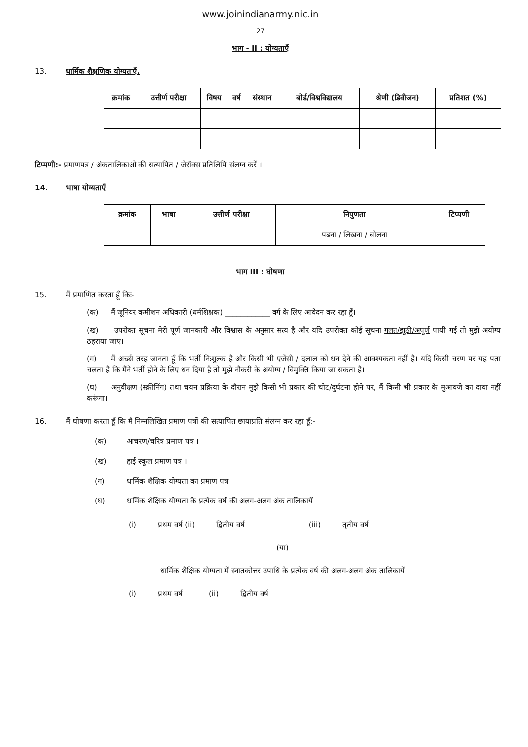www.joinindianarmy.nic.in
27
भाग - II : योग्यताएँ
13. धार्मिक शैक्षणिक योग्यताएँ.
| क्रमांक | उत्तीर्ण परीक्षा | विषय | वर्ष | संस्थान | बोर्ड/विश्वविद्यालय | श्रेणी (डिवीजन) | प्रतिशत (%) |
| --- | --- | --- | --- | --- | --- | --- | --- |
टिप्पणी:- प्रमाणपत्र / अंकतालिकाओ की सत्यापित / जेरॉक्स प्रतिलिपि संलग्न करें ।
14. भाषा योग्यताएँ
| क्रमांक | भाषा | उत्तीर्ण परीक्षा | निपुणता | टिप्पणी |
| --- | --- | --- | --- | --- |
| | | | पढना / लिखना / बोलना | |
भाग III : घोषणा
15. मैं प्रमाणित करता हूँ किः-
(क) मैं जूनियर कमीशन अधिकारी (धर्मशिक्षक) ____________ वर्ग के लिए आवेदन कर रहा हूँ।
(ख) उपरोक्त सूचना मेरी पूर्ण जानकारी और विश्वास के अनुसार सत्य है और यदि उपरोक्त कोई सूचना गलत/झूठी/अपूर्ण पायी गई तो मुझे अयोग्य ठहराया जाए।
(ग) मैं अच्छी तरह जानता हूँ कि भर्ती निःशुल्क है और किसी भी एजेंसी / दलाल को धन देने की आवश्यकता नहीं है। यदि किसी चरण पर यह पता चलता है कि मैंने भर्ती होने के लिए धन दिया है तो मुझे नौकरी के अयोग्य / विमुक्ति किया जा सकता है।
(घ) अनुवीक्षण (स्क्रीनिंग) तथा चयन प्रक्रिया के दौरान मुझे किसी भी प्रकार की चोट/दुर्घटना होने पर, मैं किसी भी प्रकार के मुआवजे का दावा नहीं करूंगा।
16. मैं घोषणा करता हूँ कि मैं निम्नलिखित प्रमाण पत्रों की सत्यापित छायाप्रति संलग्न कर रहा हूँ:-
(क) आचरण/चरित्र प्रमाण पत्र ।
(ख) हाई स्कूल प्रमाण पत्र ।
(ग) धार्मिक शैक्षिक योग्यता का प्रमाण पत्र
(घ) धार्मिक शैक्षिक योग्यता के प्रत्येक वर्ष की अलग-अलग अंक तालिकायें
(i) प्रथम वर्ष (ii) द्वितीय वर्ष (iii) तृतीय वर्ष
(या)
धार्मिक शैक्षिक योग्यता में स्नातकोत्तर उपाधि के प्रत्येक वर्ष की अलग-अलग अंक तालिकायें
(i) प्रथम वर्ष (ii) द्वितीय वर्ष